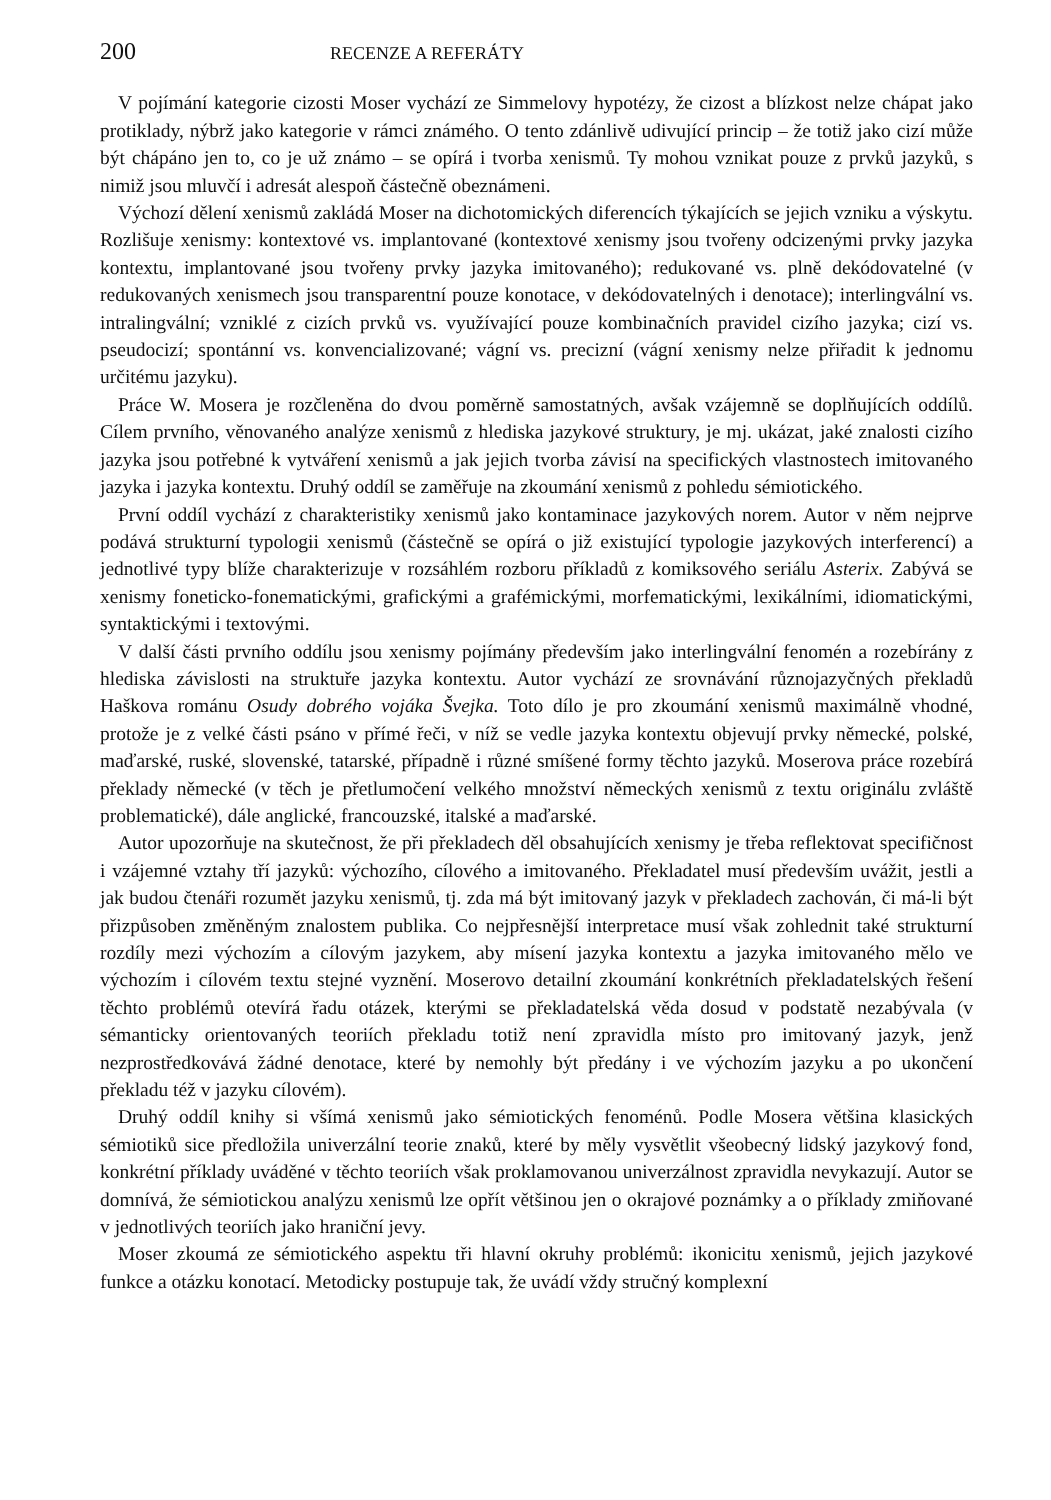200 RECENZE A REFERÁTY
V pojímání kategorie cizosti Moser vychází ze Simmelovy hypotézy, že cizost a blízkost nelze chápat jako protiklady, nýbrž jako kategorie v rámci známého. O tento zdánlivě udivující princip – že totiž jako cizí může být chápáno jen to, co je už známo – se opírá i tvorba xenismů. Ty mohou vznikat pouze z prvků jazyků, s nimiž jsou mluvčí i adresát alespoň částečně obeznámeni.
Výchozí dělení xenismů zakládá Moser na dichotomických diferencích týkajících se jejich vzniku a výskytu. Rozlišuje xenismy: kontextové vs. implantované (kontextové xenismy jsou tvořeny odcizenými prvky jazyka kontextu, implantované jsou tvořeny prvky jazyka imitovaného); redukované vs. plně dekódovatelné (v redukovaných xenismech jsou transparentní pouze konotace, v dekódovatelných i denotace); interlingvální vs. intralingvální; vzniklé z cizích prvků vs. využívající pouze kombinačních pravidel cizího jazyka; cizí vs. pseudocizí; spontánní vs. konvencializované; vágní vs. precizní (vágní xenismy nelze přiřadit k jednomu určitému jazyku).
Práce W. Mosera je rozčleněna do dvou poměrně samostatných, avšak vzájemně se doplňujících oddílů. Cílem prvního, věnovaného analýze xenismů z hlediska jazykové struktury, je mj. ukázat, jaké znalosti cizího jazyka jsou potřebné k vytváření xenismů a jak jejich tvorba závisí na specifických vlastnostech imitovaného jazyka i jazyka kontextu. Druhý oddíl se zaměřuje na zkoumání xenismů z pohledu sémiotického.
První oddíl vychází z charakteristiky xenismů jako kontaminace jazykových norem. Autor v něm nejprve podává strukturní typologii xenismů (částečně se opírá o již existující typologie jazykových interferencí) a jednotlivé typy blíže charakterizuje v rozsáhlém rozboru příkladů z komiksového seriálu Asterix. Zabývá se xenismy foneticko-fonematickými, grafickými a grafémickými, morfematickými, lexikálními, idiomatickými, syntaktickými i textovými.
V další části prvního oddílu jsou xenismy pojímány především jako interlingvální fenomén a rozebírány z hlediska závislosti na struktuře jazyka kontextu. Autor vychází ze srovnávání různojazyčných překladů Haškova románu Osudy dobrého vojáka Švejka. Toto dílo je pro zkoumání xenismů maximálně vhodné, protože je z velké části psáno v přímé řeči, v níž se vedle jazyka kontextu objevují prvky německé, polské, maďarské, ruské, slovenské, tatarské, případně i různé smíšené formy těchto jazyků. Moserova práce rozebírá překlady německé (v těch je přetlumočení velkého množství německých xenismů z textu originálu zvláště problematické), dále anglické, francouzské, italské a maďarské.
Autor upozorňuje na skutečnost, že při překladech děl obsahujících xenismy je třeba reflektovat specifičnost i vzájemné vztahy tří jazyků: výchozího, cílového a imitovaného. Překladatel musí především uvážit, jestli a jak budou čtenáři rozumět jazyku xenismů, tj. zda má být imitovaný jazyk v překladech zachován, či má-li být přizpůsoben změněným znalostem publika. Co nejpřesnější interpretace musí však zohlednit také strukturní rozdíly mezi výchozím a cílovým jazykem, aby mísení jazyka kontextu a jazyka imitovaného mělo ve výchozím i cílovém textu stejné vyznění. Moserovo detailní zkoumání konkrétních překladatelských řešení těchto problémů otevírá řadu otázek, kterými se překladatelská věda dosud v podstatě nezabývala (v sémanticky orientovaných teoriích překladu totiž není zpravidla místo pro imitovaný jazyk, jenž nezprostředkovává žádné denotace, které by nemohly být předány i ve výchozím jazyku a po ukončení překladu též v jazyku cílovém).
Druhý oddíl knihy si všímá xenismů jako sémiotických fenoménů. Podle Mosera většina klasických sémiotiků sice předložila univerzální teorie znaků, které by měly vysvětlit všeobecný lidský jazykový fond, konkrétní příklady uváděné v těchto teoriích však proklamovanou univerzálnost zpravidla nevykazují. Autor se domnívá, že sémiotickou analýzu xenismů lze opřít většinou jen o okrajové poznámky a o příklady zmiňované v jednotlivých teoriích jako hraniční jevy.
Moser zkoumá ze sémiotického aspektu tři hlavní okruhy problémů: ikonicitu xenismů, jejich jazykové funkce a otázku konotací. Metodicky postupuje tak, že uvádí vždy stručný komplexní